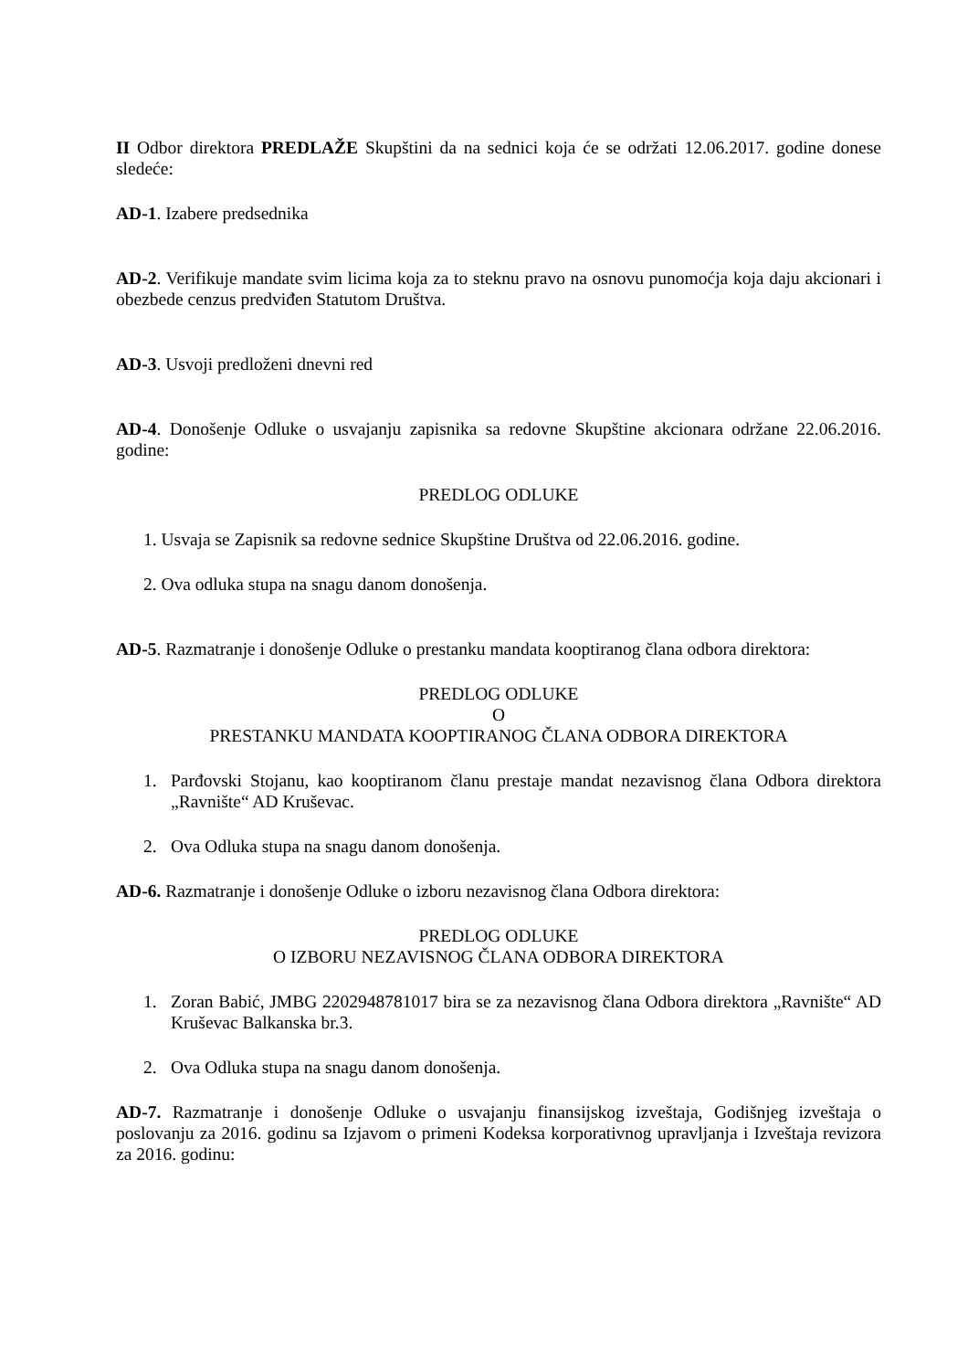II Odbor direktora PREDLAŽE Skupštini da na sednici koja će se održati 12.06.2017. godine donese sledeće:
AD-1. Izabere predsednika
AD-2. Verifikuje mandate svim licima koja za to steknu pravo na osnovu punomoćja koja daju akcionari i obezbede cenzus predviđen Statutom Društva.
AD-3. Usvoji predloženi dnevni red
AD-4. Donošenje Odluke o usvajanju zapisnika sa redovne Skupštine akcionara održane 22.06.2016. godine:
PREDLOG ODLUKE
1. Usvaja se Zapisnik sa redovne sednice Skupštine Društva od 22.06.2016. godine.
2. Ova odluka stupa na snagu danom donošenja.
AD-5. Razmatranje i donošenje Odluke o prestanku mandata kooptiranog člana odbora direktora:
PREDLOG ODLUKE
O
PRESTANKU MANDATA KOOPTIRANOG ČLANA ODBORA DIREKTORA
1. Parđovski Stojanu, kao kooptiranom članu prestaje mandat nezavisnog člana Odbora direktora „Ravnište“ AD Kruševac.
2. Ova Odluka stupa na snagu danom donošenja.
AD-6. Razmatranje i donošenje Odluke o izboru nezavisnog člana Odbora direktora:
PREDLOG ODLUKE
O IZBORU NEZAVISNOG ČLANA ODBORA DIREKTORA
1. Zoran Babić, JMBG 2202948781017 bira se za nezavisnog člana Odbora direktora „Ravnište“ AD Kruševac Balkanska br.3.
2. Ova Odluka stupa na snagu danom donošenja.
AD-7. Razmatranje i donošenje Odluke o usvajanju finansijskog izveštaja, Godišnjeg izveštaja o poslovanju za 2016. godinu sa Izjavom o primeni Kodeksa korporativnog upravljanja i Izveštaja revizora za 2016. godinu: